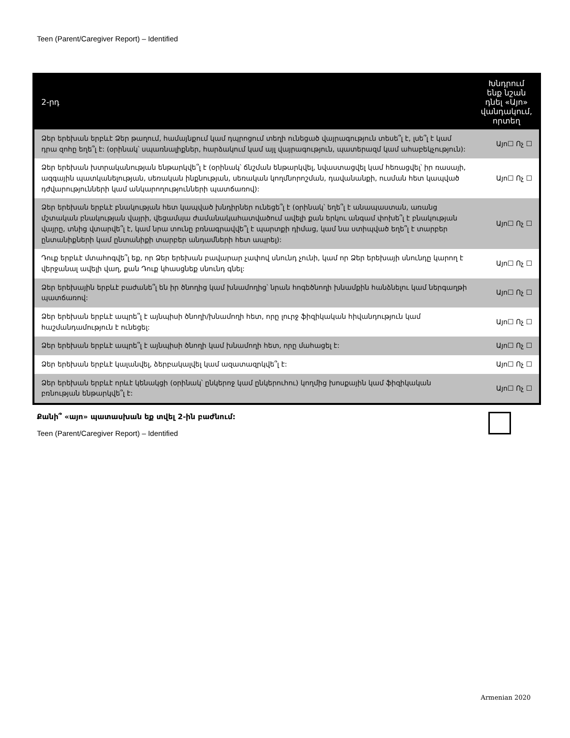Teen (Parent/Caregiver Report) – Identified
| 2-րդ | Խնդրում ենք նշան դնել «Այո» վանդակում, որտեղ |
| --- | --- |
| Ձեր երեխան երբևէ Ձեր թաղում, համայնքում կամ դպրոցում տեղի ունեցած վայրագություն տեսե՞լ է, լսե՞լ է կամ դրա զոհը եղե՞լ է: (օրինակ՝ սպառնալիքներ, հարձակում կամ այլ վայրագություն, պատերազմ կամ ահաբեկչություն): | Այո☐ Ոչ ☐ |
| Ձեր երեխան խտրականության ենթարկվե՞լ է (օրինակ՝ ճնշման ենթարկվել, նվաստացվել կամ հեռացվել՝ իր ռասայի, ազգային պատկանելության, սեռական ինքնության, սեռական կողմնորոշման, դավանանքի, ուսման հետ կապված դժվարությունների կամ անկարողությունների պատճառով): | Այո☐ Ոչ ☐ |
| Ձեր երեխան երբևէ բնակության հետ կապված խնդիրներ ունեցե՞լ է (օրինակ՝ եղե՞լ է անապաստան, առանց մշտական բնակության վայրի, վեցամսյա ժամանակահատվածում ավելի քան երկու անգամ փոխե՞լ է բնակության վայրը, տնից վտարվե՞լ է, կամ նրա տունը բռնագրավվե՞լ է պարտքի դիմաց, կամ նա ստիպված եղե՞լ է տարբեր ընտանիքների կամ ընտանիքի տարբեր անդամների հետ ապրել): | Այո☐ Ոչ ☐ |
| Դուք երբևէ մտահոգվե՞լ եք, որ Ձեր երեխան բավարար չափով սնունդ չունի, կամ որ Ձեր երեխայի սնունդը կարող է վերջանալ ավելի վաղ, քան Դուք կհասցնեք սնունդ գնել: | Այո☐ Ոչ ☐ |
| Ձեր երեխային երբևէ բաժանե՞լ են իր ծնողից կամ խնամողից՝ նրան հոգեծնողի խնամքին հանձնելու կամ ներգաղթի պատճառով: | Այո☐ Ոչ ☐ |
| Ձեր երեխան երբևէ ապրե՞լ է այնպիսի ծնողի/խնամողի հետ, որը լուրջ ֆիզիկական հիվանդություն կամ հաշմանդամություն է ունեցել: | Այո☐ Ոչ ☐ |
| Ձեր երեխան երբևէ ապրե՞լ է այնպիսի ծնողի կամ խնամողի հետ, որը մահացել է: | Այո☐ Ոչ ☐ |
| Ձեր երեխան երբևէ կալանվել, ձերբակալվել կամ ազատազրկվե՞լ է: | Այո☐ Ոչ ☐ |
| Ձեր երեխան երբևէ որևէ կենակցի (օրինակ՝ ընկերոջ կամ ընկերուհու) կողմից խոսքային կամ ֆիզիկական բռնության ենթարկվե՞լ է: | Այո☐ Ոչ ☐ |
Քանի՞ «այո» պատասխան եք տվել 2-ին բաժնում:
Teen (Parent/Caregiver Report) – Identified
Armenian 2020